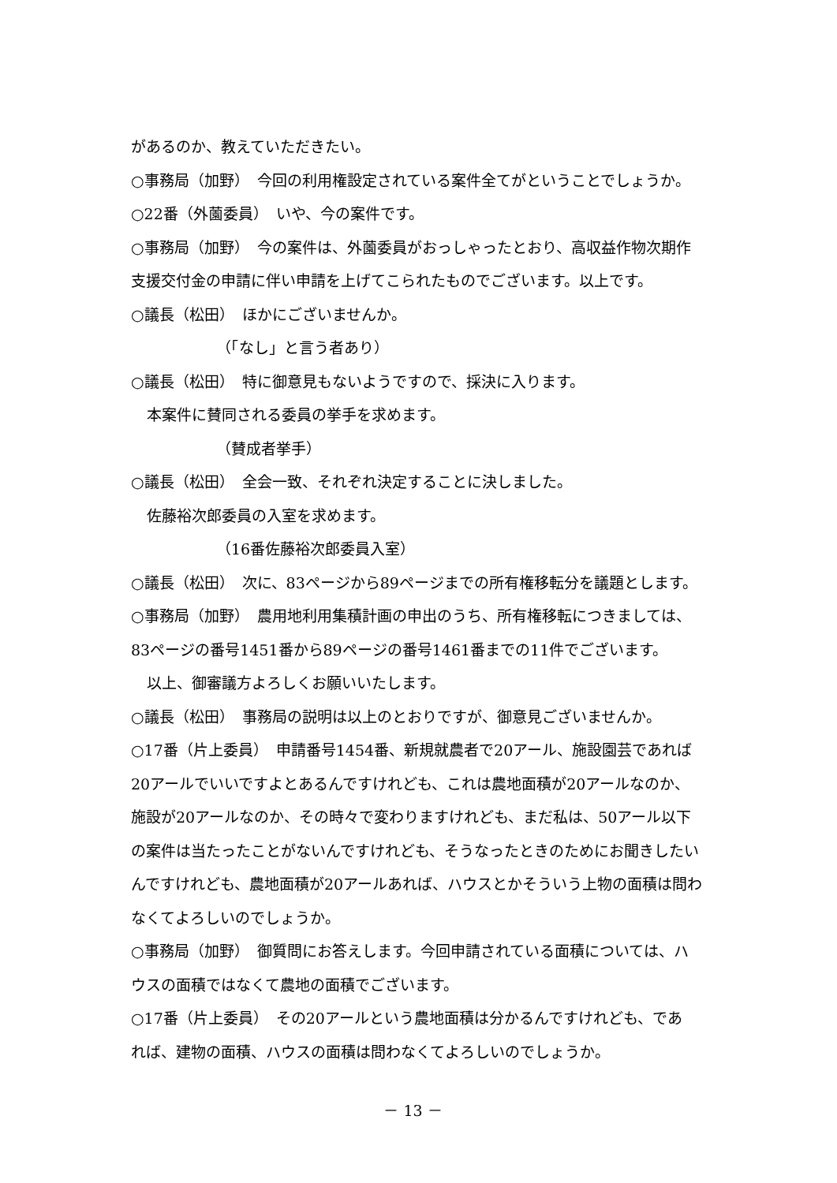があるのか、教えていただきたい。
○事務局（加野）　今回の利用権設定されている案件全てがということでしょうか。
○22番（外薗委員）　いや、今の案件です。
○事務局（加野）　今の案件は、外薗委員がおっしゃったとおり、高収益作物次期作
支援交付金の申請に伴い申請を上げてこられたものでございます。以上です。
○議長（松田）　ほかにございませんか。
（「なし」と言う者あり）
○議長（松田）　特に御意見もないようですので、採決に入ります。
本案件に賛同される委員の挙手を求めます。
（賛成者挙手）
○議長（松田）　全会一致、それぞれ決定することに決しました。
佐藤裕次郎委員の入室を求めます。
（16番佐藤裕次郎委員入室）
○議長（松田）　次に、83ページから89ページまでの所有権移転分を議題とします。
○事務局（加野）　農用地利用集積計画の申出のうち、所有権移転につきましては、
83ページの番号1451番から89ページの番号1461番までの11件でございます。
以上、御審議方よろしくお願いいたします。
○議長（松田）　事務局の説明は以上のとおりですが、御意見ございませんか。
○17番（片上委員）　申請番号1454番、新規就農者で20アール、施設園芸であれば
20アールでいいですよとあるんですけれども、これは農地面積が20アールなのか、
施設が20アールなのか、その時々で変わりますけれども、まだ私は、50アール以下
の案件は当たったことがないんですけれども、そうなったときのためにお聞きしたい
んですけれども、農地面積が20アールあれば、ハウスとかそういう上物の面積は問わ
なくてよろしいのでしょうか。
○事務局（加野）　御質問にお答えします。今回申請されている面積については、ハ
ウスの面積ではなくて農地の面積でございます。
○17番（片上委員）　その20アールという農地面積は分かるんですけれども、であ
れば、建物の面積、ハウスの面積は問わなくてよろしいのでしょうか。
－ 13 －